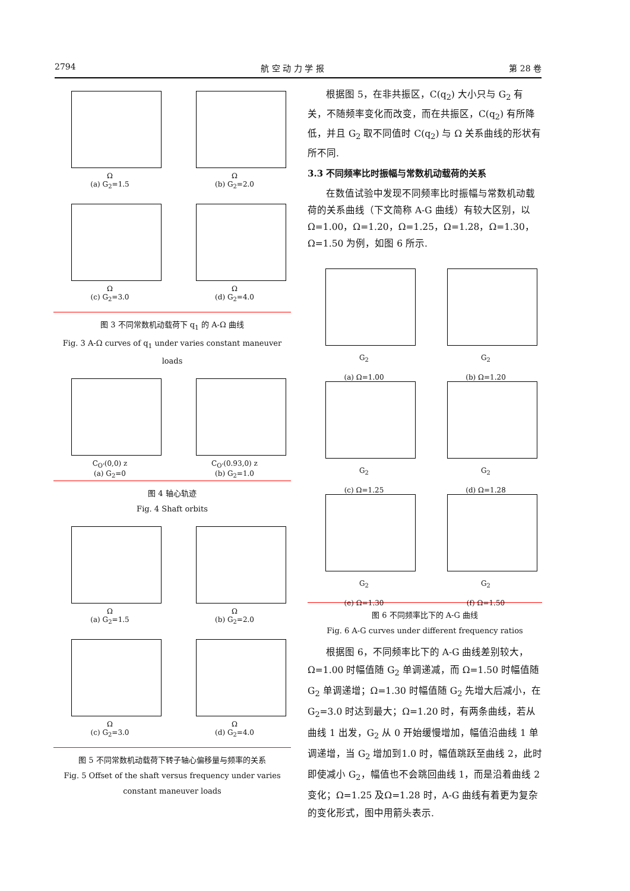2794 航 空 动 力 学 报 第 28 卷
Ω
(a) G<sub>2</sub>=1.5
Ω
(b) G<sub>2</sub>=2.0
Ω
(c) G<sub>2</sub>=3.0
Ω
(d) G<sub>2</sub>=4.0
图 3 不同常数机动载荷下 q<sub>1</sub> 的 A-Ω 曲线
Fig. 3 A-Ω curves of q<sub>1</sub> under varies constant maneuver loads
C<sub>O'</sub>(0,0) z
(a) G<sub>2</sub>=0
C<sub>O'</sub>(0.93,0) z
(b) G<sub>2</sub>=1.0
图 4 轴心轨迹
Fig. 4 Shaft orbits
Ω
(a) G<sub>2</sub>=1.5
Ω
(b) G<sub>2</sub>=2.0
Ω
(c) G<sub>2</sub>=3.0
Ω
(d) G<sub>2</sub>=4.0
图 5 不同常数机动载荷下转子轴心偏移量与频率的关系
Fig. 5 Offset of the shaft versus frequency under varies constant maneuver loads
根据图 5，在非共振区，C(q<sub>2</sub>) 大小只与 G<sub>2</sub> 有关，不随频率变化而改变，而在共振区，C(q<sub>2</sub>) 有所降低，并且 G<sub>2</sub> 取不同值时 C(q<sub>2</sub>) 与 Ω 关系曲线的形状有所不同.
3.3 不同频率比时振幅与常数机动载荷的关系
在数值试验中发现不同频率比时振幅与常数机动载荷的关系曲线（下文简称 A-G 曲线）有较大区别，以 Ω=1.00，Ω=1.20，Ω=1.25，Ω=1.28，Ω=1.30，Ω=1.50 为例，如图 6 所示.
G<sub>2</sub>
(a) Ω=1.00
G<sub>2</sub>
(b) Ω=1.20
G<sub>2</sub>
(c) Ω=1.25
G<sub>2</sub>
(d) Ω=1.28
G<sub>2</sub>
(e) Ω=1.30
G<sub>2</sub>
(f) Ω=1.50
图 6 不同频率比下的 A-G 曲线
Fig. 6 A-G curves under different frequency ratios
根据图 6，不同频率比下的 A-G 曲线差别较大，Ω=1.00 时幅值随 G<sub>2</sub> 单调递减，而 Ω=1.50 时幅值随 G<sub>2</sub> 单调递增；Ω=1.30 时幅值随 G<sub>2</sub> 先增大后减小，在 G<sub>2</sub>=3.0 时达到最大；Ω=1.20 时，有两条曲线，若从曲线 1 出发，G<sub>2</sub> 从 0 开始缓慢增加，幅值沿曲线 1 单调递增，当 G<sub>2</sub> 增加到1.0 时，幅值跳跃至曲线 2，此时即使减小 G<sub>2</sub>，幅值也不会跳回曲线 1，而是沿着曲线 2 变化；Ω=1.25 及Ω=1.28 时，A-G 曲线有着更为复杂的变化形式，图中用箭头表示.